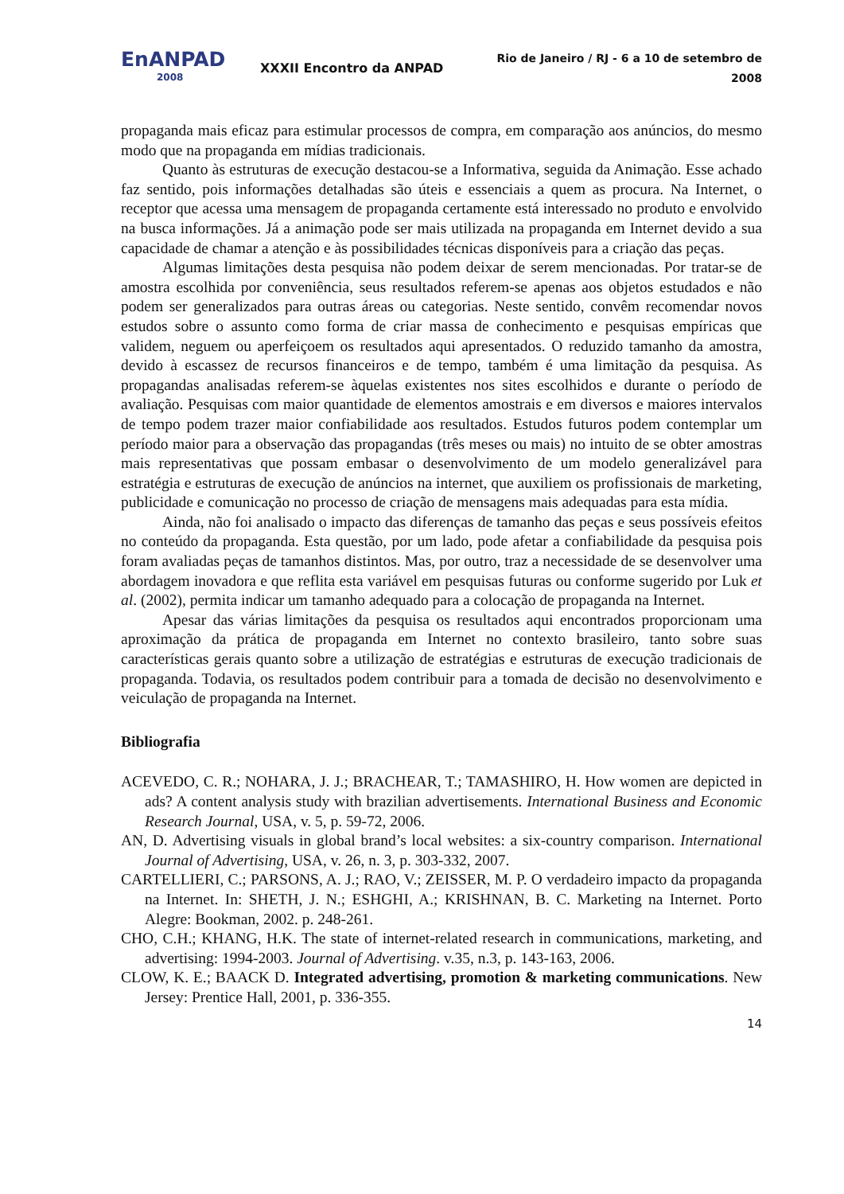EnANPAD
2008
XXXII Encontro da ANPAD
Rio de Janeiro / RJ - 6 a 10 de setembro de 2008
propaganda mais eficaz para estimular processos de compra, em comparação aos anúncios, do mesmo modo que na propaganda em mídias tradicionais.
Quanto às estruturas de execução destacou-se a Informativa, seguida da Animação. Esse achado faz sentido, pois informações detalhadas são úteis e essenciais a quem as procura. Na Internet, o receptor que acessa uma mensagem de propaganda certamente está interessado no produto e envolvido na busca informações. Já a animação pode ser mais utilizada na propaganda em Internet devido a sua capacidade de chamar a atenção e às possibilidades técnicas disponíveis para a criação das peças.
Algumas limitações desta pesquisa não podem deixar de serem mencionadas. Por tratar-se de amostra escolhida por conveniência, seus resultados referem-se apenas aos objetos estudados e não podem ser generalizados para outras áreas ou categorias. Neste sentido, convêm recomendar novos estudos sobre o assunto como forma de criar massa de conhecimento e pesquisas empíricas que validem, neguem ou aperfeiçoem os resultados aqui apresentados. O reduzido tamanho da amostra, devido à escassez de recursos financeiros e de tempo, também é uma limitação da pesquisa. As propagandas analisadas referem-se àquelas existentes nos sites escolhidos e durante o período de avaliação. Pesquisas com maior quantidade de elementos amostrais e em diversos e maiores intervalos de tempo podem trazer maior confiabilidade aos resultados. Estudos futuros podem contemplar um período maior para a observação das propagandas (três meses ou mais) no intuito de se obter amostras mais representativas que possam embasar o desenvolvimento de um modelo generalizável para estratégia e estruturas de execução de anúncios na internet, que auxiliem os profissionais de marketing, publicidade e comunicação no processo de criação de mensagens mais adequadas para esta mídia.
Ainda, não foi analisado o impacto das diferenças de tamanho das peças e seus possíveis efeitos no conteúdo da propaganda. Esta questão, por um lado, pode afetar a confiabilidade da pesquisa pois foram avaliadas peças de tamanhos distintos. Mas, por outro, traz a necessidade de se desenvolver uma abordagem inovadora e que reflita esta variável em pesquisas futuras ou conforme sugerido por Luk et al. (2002), permita indicar um tamanho adequado para a colocação de propaganda na Internet.
Apesar das várias limitações da pesquisa os resultados aqui encontrados proporcionam uma aproximação da prática de propaganda em Internet no contexto brasileiro, tanto sobre suas características gerais quanto sobre a utilização de estratégias e estruturas de execução tradicionais de propaganda. Todavia, os resultados podem contribuir para a tomada de decisão no desenvolvimento e veiculação de propaganda na Internet.
Bibliografia
ACEVEDO, C. R.; NOHARA, J. J.; BRACHEAR, T.; TAMASHIRO, H. How women are depicted in ads? A content analysis study with brazilian advertisements. International Business and Economic Research Journal, USA, v. 5, p. 59-72, 2006.
AN, D. Advertising visuals in global brand’s local websites: a six-country comparison. International Journal of Advertising, USA, v. 26, n. 3, p. 303-332, 2007.
CARTELLIERI, C.; PARSONS, A. J.; RAO, V.; ZEISSER, M. P. O verdadeiro impacto da propaganda na Internet. In: SHETH, J. N.; ESHGHI, A.; KRISHNAN, B. C. Marketing na Internet. Porto Alegre: Bookman, 2002. p. 248-261.
CHO, C.H.; KHANG, H.K. The state of internet-related research in communications, marketing, and advertising: 1994-2003. Journal of Advertising. v.35, n.3, p. 143-163, 2006.
CLOW, K. E.; BAACK D. Integrated advertising, promotion & marketing communications. New Jersey: Prentice Hall, 2001, p. 336-355.
14